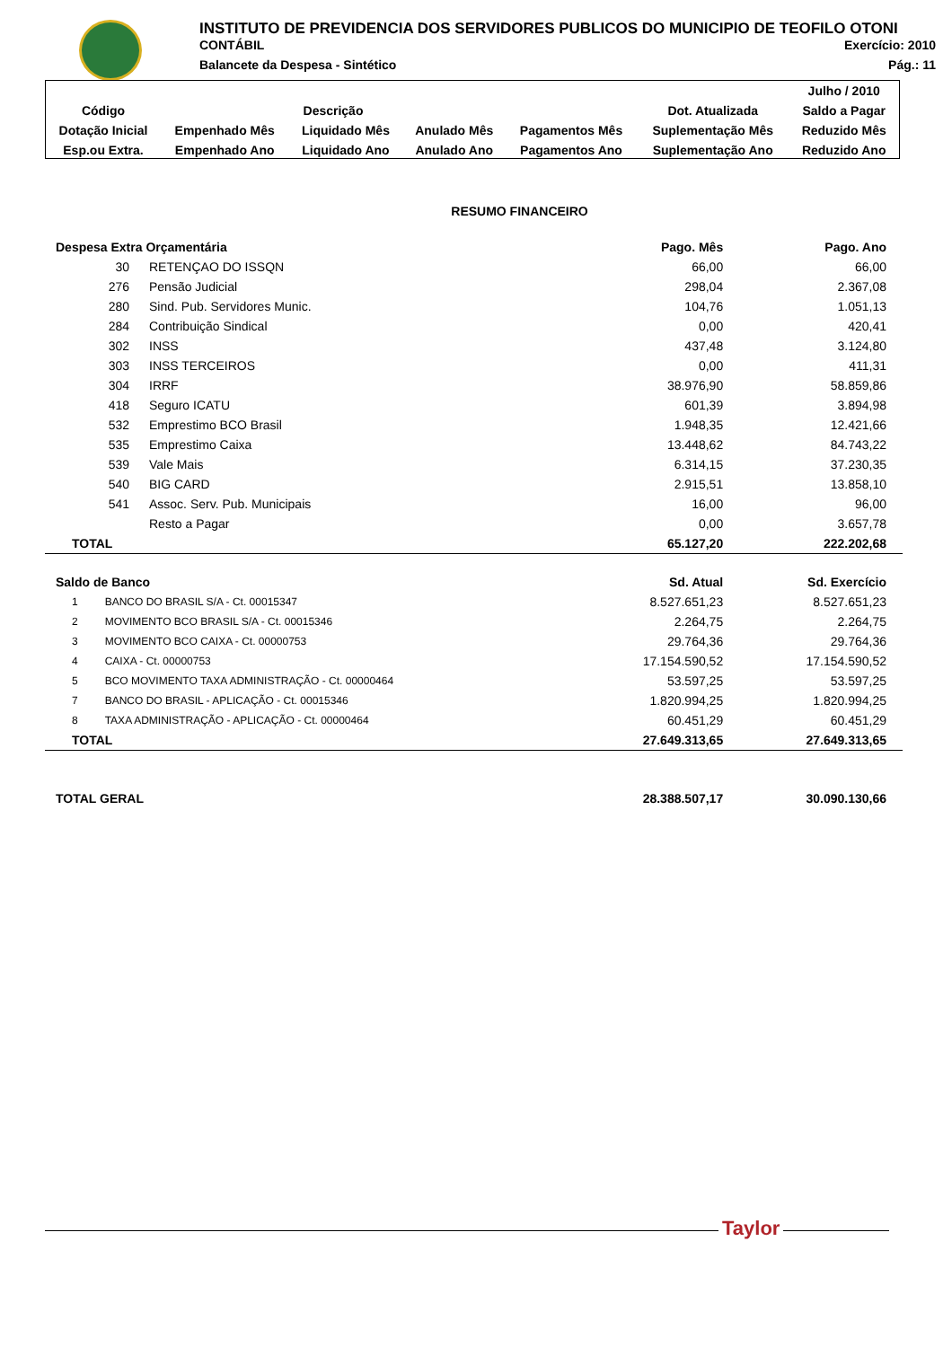INSTITUTO DE PREVIDENCIA DOS SERVIDORES PUBLICOS DO MUNICIPIO DE TEOFILO OTONI
CONTÁBIL Exercício: 2010
Balancete da Despesa - Sintético Pág.: 11
| | | | | | | Julho / 2010 |
| Código | Descrição | | | | Dot. Atualizada | Saldo a Pagar |
| Dotação Inicial | Empenhado Mês | Liquidado Mês | Anulado Mês | Pagamentos Mês | Suplementação Mês | Reduzido Mês |
| Esp.ou Extra. | Empenhado Ano | Liquidado Ano | Anulado Ano | Pagamentos Ano | Suplementação Ano | Reduzido Ano |
| RESUMO FINANCEIRO | | | |
| --- | --- | --- | --- |
| Despesa Extra Orçamentária | | Pago. Mês | Pago. Ano |
| 30 | RETENÇAO DO ISSQN | 66,00 | 66,00 |
| 276 | Pensão Judicial | 298,04 | 2.367,08 |
| 280 | Sind. Pub. Servidores Munic. | 104,76 | 1.051,13 |
| 284 | Contribuição Sindical | 0,00 | 420,41 |
| 302 | INSS | 437,48 | 3.124,80 |
| 303 | INSS TERCEIROS | 0,00 | 411,31 |
| 304 | IRRF | 38.976,90 | 58.859,86 |
| 418 | Seguro ICATU | 601,39 | 3.894,98 |
| 532 | Emprestimo BCO Brasil | 1.948,35 | 12.421,66 |
| 535 | Emprestimo Caixa | 13.448,62 | 84.743,22 |
| 539 | Vale Mais | 6.314,15 | 37.230,35 |
| 540 | BIG CARD | 2.915,51 | 13.858,10 |
| 541 | Assoc. Serv. Pub. Municipais | 16,00 | 96,00 |
| | Resto a Pagar | 0,00 | 3.657,78 |
| TOTAL | | 65.127,20 | 222.202,68 |
| Saldo de Banco | | Sd. Atual | Sd. Exercício |
| 1 BANCO DO BRASIL S/A - Ct. 00015347 | | 8.527.651,23 | 8.527.651,23 |
| 2 MOVIMENTO BCO BRASIL S/A - Ct. 00015346 | | 2.264,75 | 2.264,75 |
| 3 MOVIMENTO BCO CAIXA - Ct. 00000753 | | 29.764,36 | 29.764,36 |
| 4 CAIXA - Ct. 00000753 | | 17.154.590,52 | 17.154.590,52 |
| 5 BCO MOVIMENTO TAXA ADMINISTRAÇÃO - Ct. 00000464 | | 53.597,25 | 53.597,25 |
| 7 BANCO DO BRASIL - APLICAÇÃO - Ct. 00015346 | | 1.820.994,25 | 1.820.994,25 |
| 8 TAXA ADMINISTRAÇÃO - APLICAÇÃO - Ct. 00000464 | | 60.451,29 | 60.451,29 |
| TOTAL | | 27.649.313,65 | 27.649.313,65 |
| TOTAL GERAL | | 28.388.507,17 | 30.090.130,66 |
Taylor